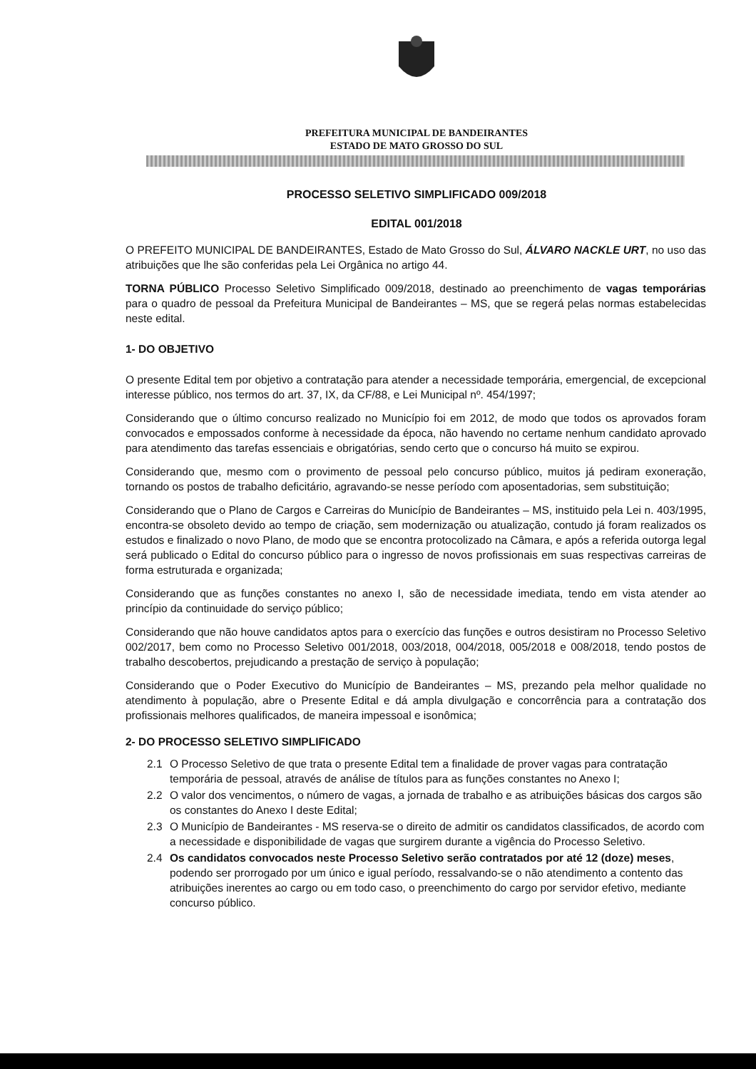PREFEITURA MUNICIPAL DE BANDEIRANTES
ESTADO DE MATO GROSSO DO SUL
PROCESSO SELETIVO SIMPLIFICADO 009/2018
EDITAL 001/2018
O PREFEITO MUNICIPAL DE BANDEIRANTES, Estado de Mato Grosso do Sul, ÁLVARO NACKLE URT, no uso das atribuições que lhe são conferidas pela Lei Orgânica no artigo 44.
TORNA PÚBLICO Processo Seletivo Simplificado 009/2018, destinado ao preenchimento de vagas temporárias para o quadro de pessoal da Prefeitura Municipal de Bandeirantes – MS, que se regerá pelas normas estabelecidas neste edital.
1- DO OBJETIVO
O presente Edital tem por objetivo a contratação para atender a necessidade temporária, emergencial, de excepcional interesse público, nos termos do art. 37, IX, da CF/88, e Lei Municipal nº. 454/1997;
Considerando que o último concurso realizado no Município foi em 2012, de modo que todos os aprovados foram convocados e empossados conforme à necessidade da época, não havendo no certame nenhum candidato aprovado para atendimento das tarefas essenciais e obrigatórias, sendo certo que o concurso há muito se expirou.
Considerando que, mesmo com o provimento de pessoal pelo concurso público, muitos já pediram exoneração, tornando os postos de trabalho deficitário, agravando-se nesse período com aposentadorias, sem substituição;
Considerando que o Plano de Cargos e Carreiras do Município de Bandeirantes – MS, instituido pela Lei n. 403/1995, encontra-se obsoleto devido ao tempo de criação, sem modernização ou atualização, contudo já foram realizados os estudos e finalizado o novo Plano, de modo que se encontra protocolizado na Câmara, e após a referida outorga legal será publicado o Edital do concurso público para o ingresso de novos profissionais em suas respectivas carreiras de forma estruturada e organizada;
Considerando que as funções constantes no anexo I, são de necessidade imediata, tendo em vista atender ao princípio da continuidade do serviço público;
Considerando que não houve candidatos aptos para o exercício das funções e outros desistiram no Processo Seletivo 002/2017, bem como no Processo Seletivo 001/2018, 003/2018, 004/2018, 005/2018 e 008/2018, tendo postos de trabalho descobertos, prejudicando a prestação de serviço à população;
Considerando que o Poder Executivo do Município de Bandeirantes – MS, prezando pela melhor qualidade no atendimento à população, abre o Presente Edital e dá ampla divulgação e concorrência para a contratação dos profissionais melhores qualificados, de maneira impessoal e isonômica;
2- DO PROCESSO SELETIVO SIMPLIFICADO
2.1 O Processo Seletivo de que trata o presente Edital tem a finalidade de prover vagas para contratação temporária de pessoal, através de análise de títulos para as funções constantes no Anexo I;
2.2 O valor dos vencimentos, o número de vagas, a jornada de trabalho e as atribuições básicas dos cargos são os constantes do Anexo I deste Edital;
2.3 O Município de Bandeirantes - MS reserva-se o direito de admitir os candidatos classificados, de acordo com a necessidade e disponibilidade de vagas que surgirem durante a vigência do Processo Seletivo.
2.4 Os candidatos convocados neste Processo Seletivo serão contratados por até 12 (doze) meses, podendo ser prorrogado por um único e igual período, ressalvando-se o não atendimento a contento das atribuições inerentes ao cargo ou em todo caso, o preenchimento do cargo por servidor efetivo, mediante concurso público.